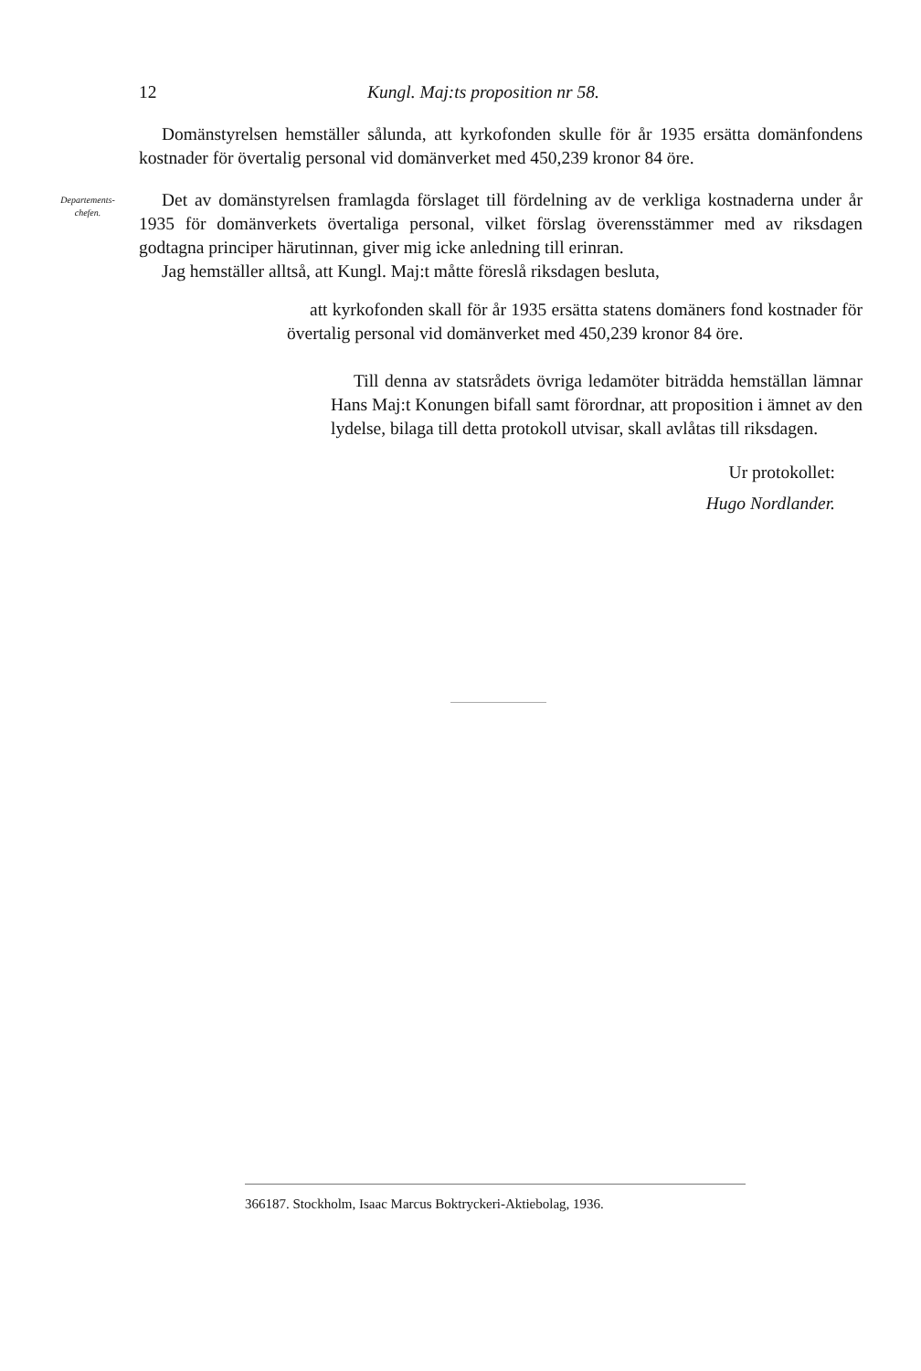12 Kungl. Maj:ts proposition nr 58.
Domänstyrelsen hemställer sålunda, att kyrkofonden skulle för år 1935 ersätta domänfondens kostnader för övertalig personal vid domänverket med 450,239 kronor 84 öre.
Departements-
chefen.
Det av domänstyrelsen framlagda förslaget till fördelning av de verkliga kostnaderna under år 1935 för domänverkets övertaliga personal, vilket förslag överensstämmer med av riksdagen godtagna principer härutinnan, giver mig icke anledning till erinran.
Jag hemställer alltså, att Kungl. Maj:t måtte föreslå riksdagen besluta,
att kyrkofonden skall för år 1935 ersätta statens domäners fond kostnader för övertalig personal vid domänverket med 450,239 kronor 84 öre.
Till denna av statsrådets övriga ledamöter biträdda hemställan lämnar Hans Maj:t Konungen bifall samt förordnar, att proposition i ämnet av den lydelse, bilaga till detta protokoll utvisar, skall avlåtas till riksdagen.
Ur protokollet:
Hugo Nordlander.
366187. Stockholm, Isaac Marcus Boktryckeri-Aktiebolag, 1936.